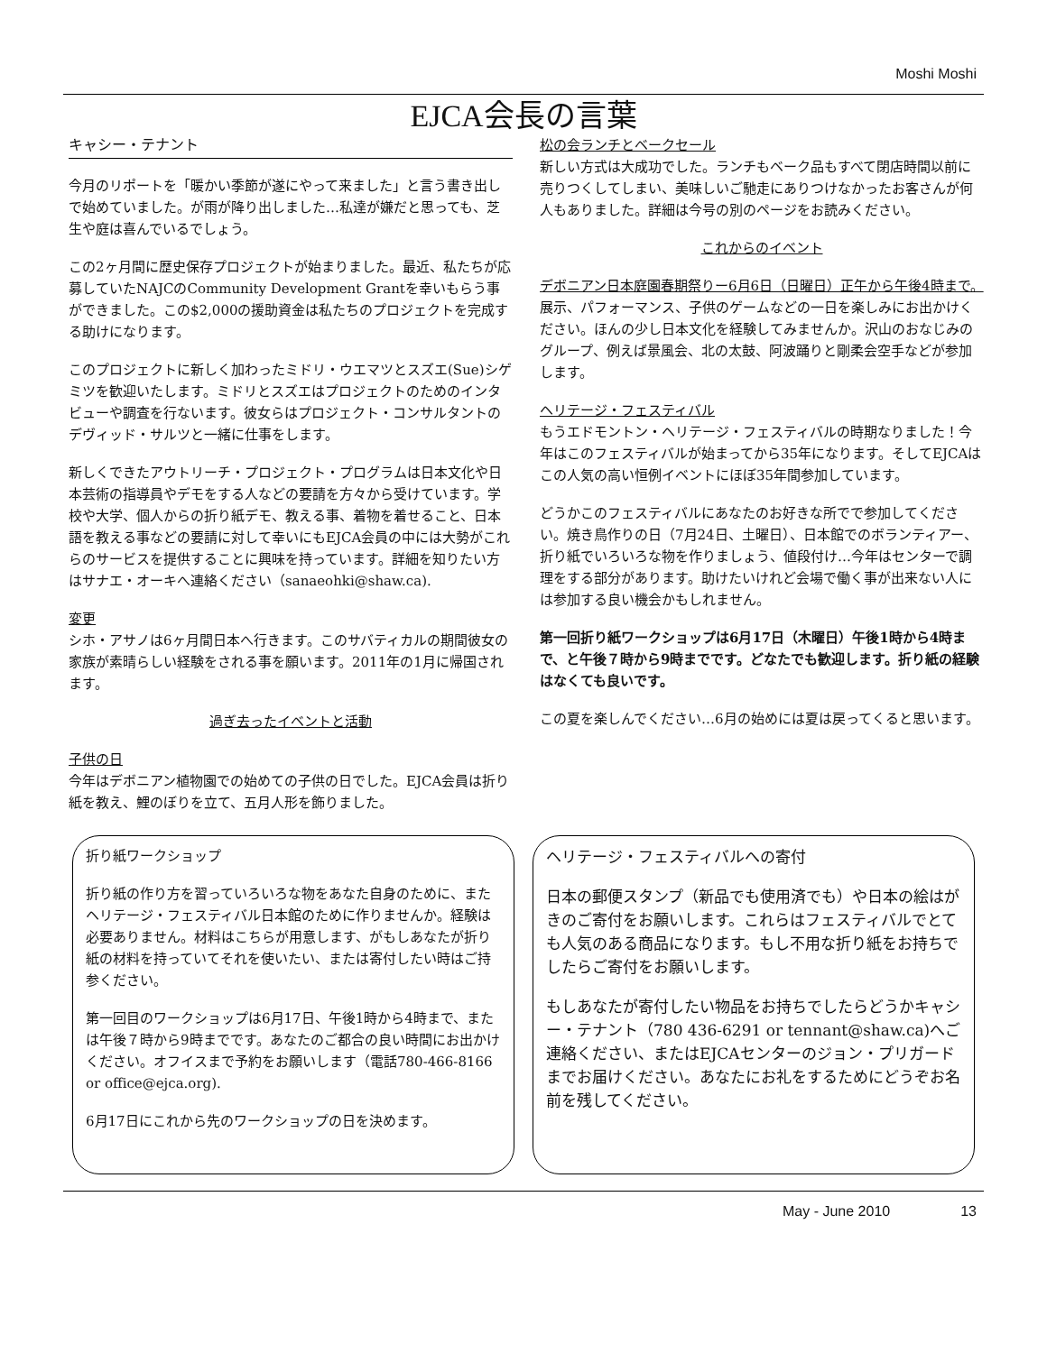Moshi Moshi
EJCA会長の言葉
キャシー・テナント
今月のリポートを「暖かい季節が遂にやって来ました」と言う書き出しで始めていました。が雨が降り出しました…私達が嫌だと思っても、芝生や庭は喜んでいるでしょう。
この2ヶ月間に歴史保存プロジェクトが始まりました。最近、私たちが応募していたNAJCのCommunity Development Grantを幸いもらう事ができました。この$2,000の援助資金は私たちのプロジェクトを完成する助けになります。
このプロジェクトに新しく加わったミドリ・ウエマツとスズエ(Sue)シゲミツを歓迎いたします。ミドリとスズエはプロジェクトのためのインタビューや調査を行ないます。彼女らはプロジェクト・コンサルタントのデヴィッド・サルツと一緒に仕事をします。
新しくできたアウトリーチ・プロジェクト・プログラムは日本文化や日本芸術の指導員やデモをする人などの要請を方々から受けています。学校や大学、個人からの折り紙デモ、教える事、着物を着せること、日本語を教える事などの要請に対して幸いにもEJCA会員の中には大勢がこれらのサービスを提供することに興味を持っています。詳細を知りたい方はサナエ・オーキへ連絡ください（sanaeohki@shaw.ca).
変更
シホ・アサノは6ヶ月間日本へ行きます。このサバティカルの期間彼女の家族が素晴らしい経験をされる事を願います。2011年の1月に帰国されます。
過ぎ去ったイベントと活動
子供の日
今年はデボニアン植物園での始めての子供の日でした。EJCA会員は折り紙を教え、鯉のぼりを立て、五月人形を飾りました。
松の会ランチとベークセール
新しい方式は大成功でした。ランチもベーク品もすべて閉店時間以前に売りつくしてしまい、美味しいご馳走にありつけなかったお客さんが何人もありました。詳細は今号の別のページをお読みください。
これからのイベント
デボニアン日本庭園春期祭りー6月6日（日曜日）正午から午後4時まで。
展示、パフォーマンス、子供のゲームなどの一日を楽しみにお出かけください。ほんの少し日本文化を経験してみませんか。沢山のおなじみのグループ、例えば景風会、北の太鼓、阿波踊りと剛柔会空手などが参加します。
ヘリテージ・フェスティバル
もうエドモントン・ヘリテージ・フェスティバルの時期なりました！今年はこのフェスティバルが始まってから35年になります。そしてEJCAはこの人気の高い恒例イベントにほぼ35年間参加しています。
どうかこのフェスティバルにあなたのお好きな所でで参加してください。焼き鳥作りの日（7月24日、土曜日）、日本館でのボランティアー、折り紙でいろいろな物を作りましょう、値段付け…今年はセンターで調理をする部分があります。助けたいけれど会場で働く事が出来ない人には参加する良い機会かもしれません。
第一回折り紙ワークショップは6月17日（木曜日）午後1時から4時まで、と午後７時から9時までです。どなたでも歓迎します。折り紙の経験はなくても良いです。
この夏を楽しんでください…6月の始めには夏は戻ってくると思います。
折り紙ワークショップ
折り紙の作り方を習っていろいろな物をあなた自身のために、またヘリテージ・フェスティバル日本館のために作りませんか。経験は必要ありません。材料はこちらが用意します、がもしあなたが折り紙の材料を持っていてそれを使いたい、または寄付したい時はご持参ください。
第一回目のワークショップは6月17日、午後1時から4時まで、または午後７時から9時までです。あなたのご都合の良い時間にお出かけください。オフイスまで予約をお願いします（電話780-466-8166 or office@ejca.org).
6月17日にこれから先のワークショップの日を決めます。
ヘリテージ・フェスティバルへの寄付
日本の郵便スタンプ（新品でも使用済でも）や日本の絵はがきのご寄付をお願いします。これらはフェスティバルでとても人気のある商品になります。もし不用な折り紙をお持ちでしたらご寄付をお願いします。
もしあなたが寄付したい物品をお持ちでしたらどうかキャシー・テナント（780 436-6291 or tennant@shaw.ca)へご連絡ください、またはEJCAセンターのジョン・プリガードまでお届けください。あなたにお礼をするためにどうぞお名前を残してください。
May - June 2010 13